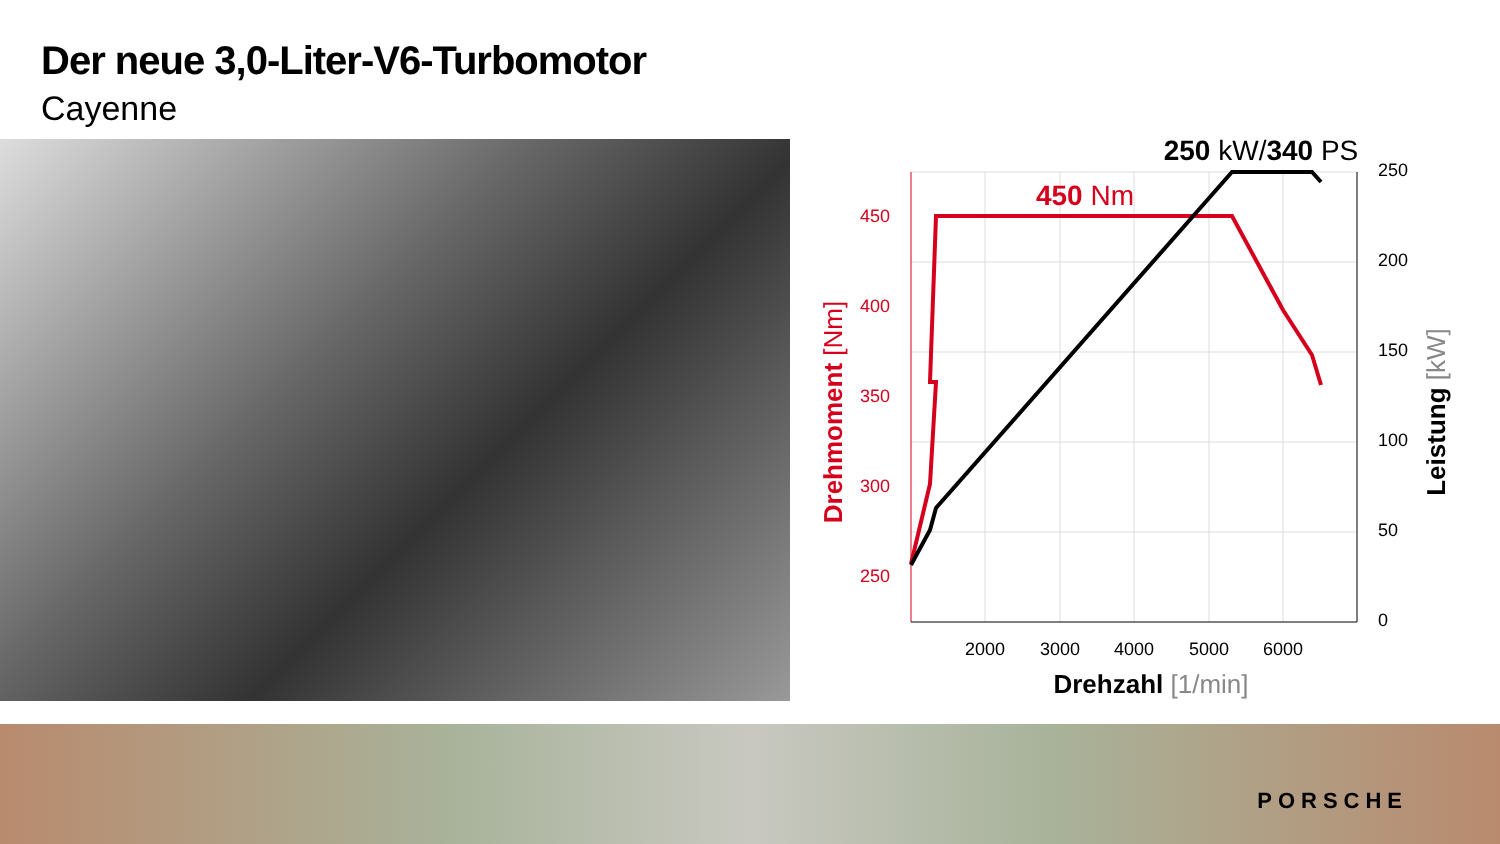Der neue 3,0-Liter-V6-Turbomotor
Cayenne
450
400
350
300
250
250
200
150
100
50
0
2000
3000
4000
5000
6000
Drehzahl [1/min]
450 Nm
250 kW/340 PS
Drehmoment [Nm]
Leistung [kW]
PORSCHE